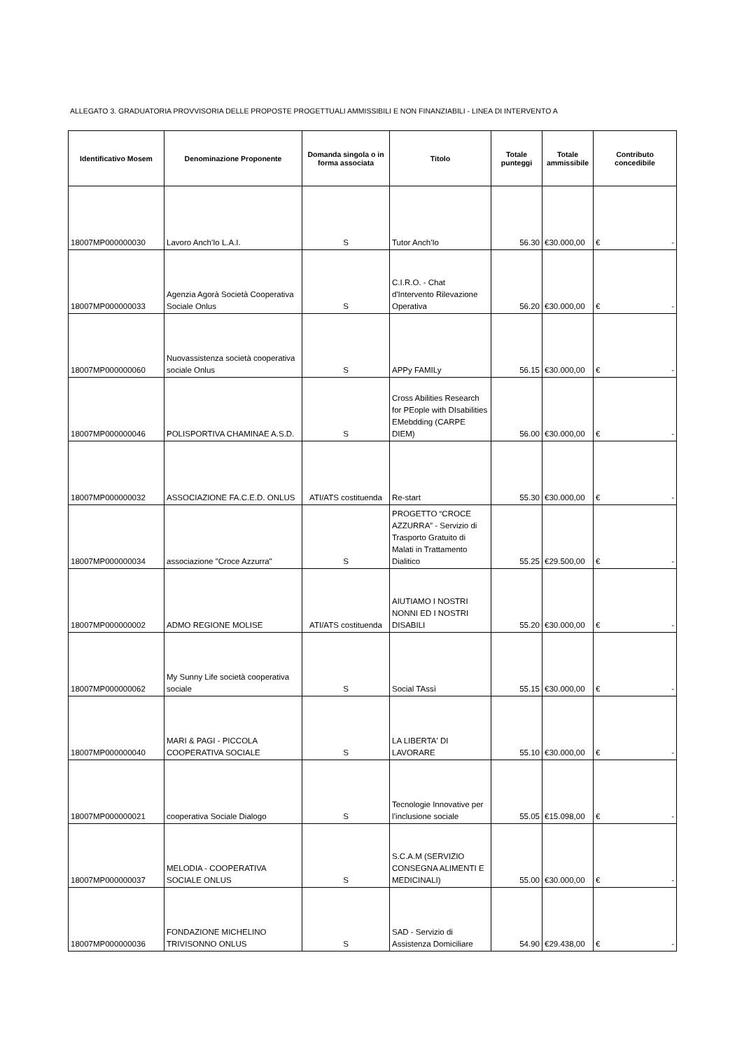ALLEGATO 3. GRADUATORIA PROVVISORIA DELLE PROPOSTE PROGETTUALI AMMISSIBILI E NON FINANZIABILI - LINEA DI INTERVENTO A
| Identificativo Mosem | Denominazione Proponente | Domanda singola o in forma associata | Titolo | Totale punteggi | Totale ammissibile | Contributo concedibile |
| --- | --- | --- | --- | --- | --- | --- |
| 18007MP000000030 | Lavoro Anch'Io L.A.I. | S | Tutor Anch'Io | 56.30 | €30.000,00 | € - |
| 18007MP000000033 | Agenzia Agorà Società Cooperativa Sociale Onlus | S | C.I.R.O. - Chat d'Intervento Rilevazione Operativa | 56.20 | €30.000,00 | € - |
| 18007MP000000060 | Nuovassistenza società cooperativa sociale Onlus | S | APPy FAMILy | 56.15 | €30.000,00 | € - |
| 18007MP000000046 | POLISPORTIVA CHAMINAE A.S.D. | S | Cross Abilities Research for PEople with DIsabilities EMebdding (CARPE DIEM) | 56.00 | €30.000,00 | € - |
| 18007MP000000032 | ASSOCIAZIONE FA.C.E.D. ONLUS | ATI/ATS costituenda | Re-start | 55.30 | €30.000,00 | € - |
| 18007MP000000034 | associazione "Croce Azzurra" | S | PROGETTO “CROCE AZZURRA” - Servizio di Trasporto Gratuito di Malati in Trattamento Dialitico | 55.25 | €29.500,00 | € - |
| 18007MP000000002 | ADMO REGIONE MOLISE | ATI/ATS costituenda | AIUTIAMO I NOSTRI NONNI ED I NOSTRI DISABILI | 55.20 | €30.000,00 | € - |
| 18007MP000000062 | My Sunny Life società cooperativa sociale | S | Social TAssì | 55.15 | €30.000,00 | € - |
| 18007MP000000040 | MARI & PAGI - PICCOLA COOPERATIVA SOCIALE | S | LA LIBERTA' DI LAVORARE | 55.10 | €30.000,00 | € - |
| 18007MP000000021 | cooperativa Sociale Dialogo | S | Tecnologie Innovative per l’inclusione sociale | 55.05 | €15.098,00 | € - |
| 18007MP000000037 | MELODIA - COOPERATIVA SOCIALE ONLUS | S | S.C.A.M (SERVIZIO CONSEGNA ALIMENTI E MEDICINALI) | 55.00 | €30.000,00 | € - |
| 18007MP000000036 | FONDAZIONE MICHELINO TRIVISONNO ONLUS | S | SAD - Servizio di Assistenza Domiciliare | 54.90 | €29.438,00 | € - |